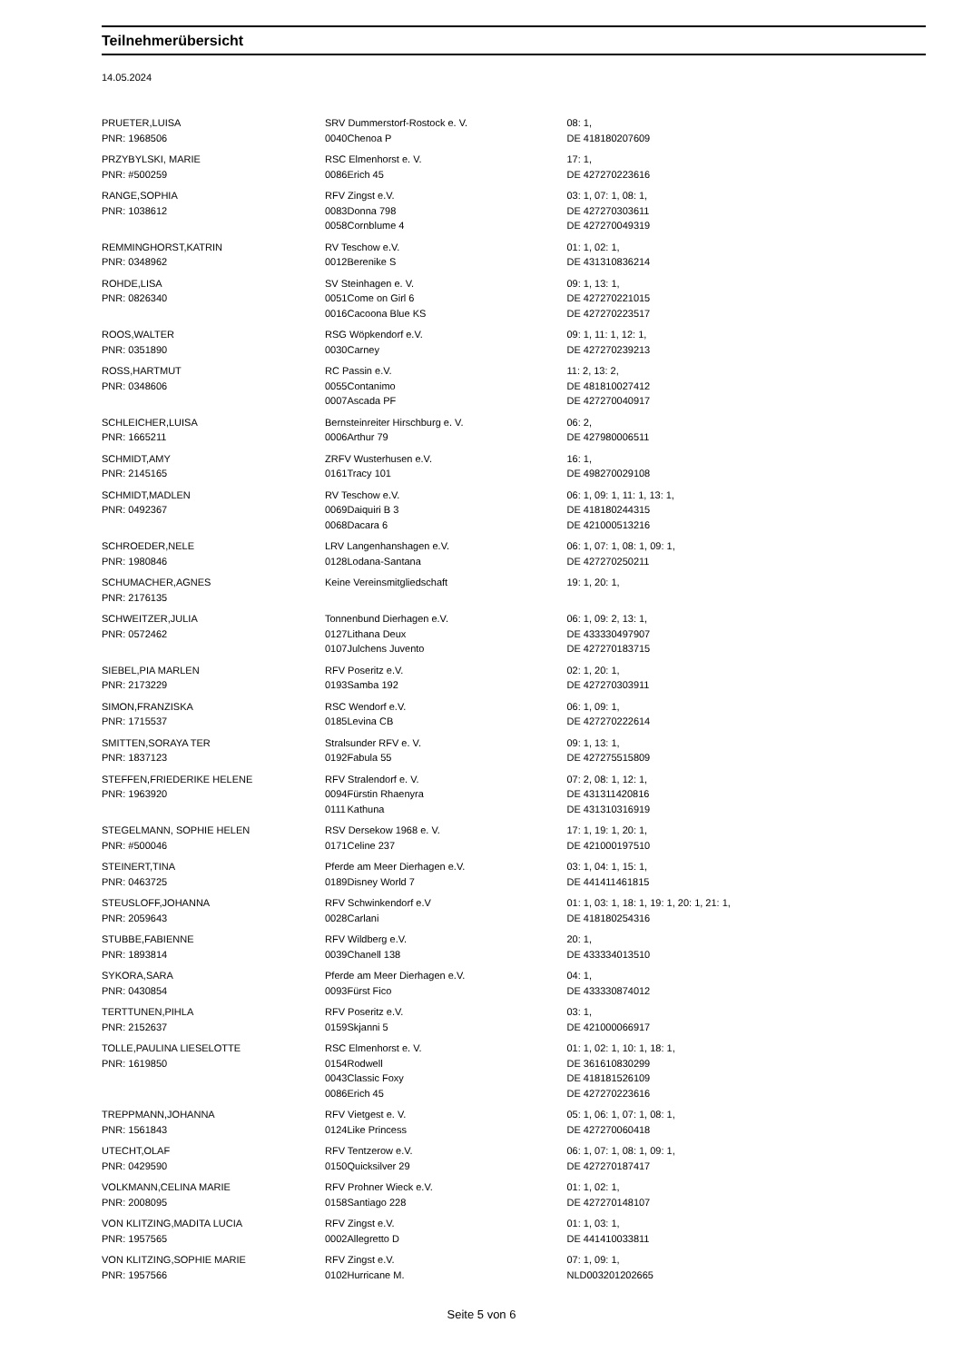Teilnehmerübersicht
14.05.2024
| PRUETER,LUISA | SRV Dummerstorf-Rostock e. V. | | 08: 1, |
| PNR: 1968506 | 0040 | Chenoa P | DE 418180207609 |
| PRZYBYLSKI, MARIE | RSC Elmenhorst e. V. | | 17: 1, |
| PNR: #500259 | 0086 | Erich 45 | DE 427270223616 |
| RANGE,SOPHIA | RFV Zingst e.V. | | 03: 1, 07: 1, 08: 1, |
| PNR: 1038612 | 0083 | Donna 798 | DE 427270303611 |
| | 0058 | Cornblume 4 | DE 427270049319 |
| REMMINGHORST,KATRIN | RV Teschow e.V. | | 01: 1, 02: 1, |
| PNR: 0348962 | 0012 | Berenike S | DE 431310836214 |
| ROHDE,LISA | SV Steinhagen e. V. | | 09: 1, 13: 1, |
| PNR: 0826340 | 0051 | Come on Girl 6 | DE 427270221015 |
| | 0016 | Cacoona Blue KS | DE 427270223517 |
| ROOS,WALTER | RSG Wöpkendorf e.V. | | 09: 1, 11: 1, 12: 1, |
| PNR: 0351890 | 0030 | Carney | DE 427270239213 |
| ROSS,HARTMUT | RC Passin e.V. | | 11: 2, 13: 2, |
| PNR: 0348606 | 0055 | Contanimo | DE 481810027412 |
| | 0007 | Ascada PF | DE 427270040917 |
| SCHLEICHER,LUISA | Bernsteinreiter Hirschburg e. V. | | 06: 2, |
| PNR: 1665211 | 0006 | Arthur 79 | DE 427980006511 |
| SCHMIDT,AMY | ZRFV Wusterhusen e.V. | | 16: 1, |
| PNR: 2145165 | 0161 | Tracy 101 | DE 498270029108 |
| SCHMIDT,MADLEN | RV Teschow e.V. | | 06: 1, 09: 1, 11: 1, 13: 1, |
| PNR: 0492367 | 0069 | Daiquiri B 3 | DE 418180244315 |
| | 0068 | Dacara 6 | DE 421000513216 |
| SCHROEDER,NELE | LRV Langenhanshagen e.V. | | 06: 1, 07: 1, 08: 1, 09: 1, |
| PNR: 1980846 | 0128 | Lodana-Santana | DE 427270250211 |
| SCHUMACHER,AGNES | Keine Vereinsmitgliedschaft | | 19: 1, 20: 1, |
| PNR: 2176135 | | | |
| SCHWEITZER,JULIA | Tonnenbund Dierhagen e.V. | | 06: 1, 09: 2, 13: 1, |
| PNR: 0572462 | 0127 | Lithana Deux | DE 433330497907 |
| | 0107 | Julchens Juvento | DE 427270183715 |
| SIEBEL,PIA MARLEN | RFV Poseritz e.V. | | 02: 1, 20: 1, |
| PNR: 2173229 | 0193 | Samba 192 | DE 427270303911 |
| SIMON,FRANZISKA | RSC Wendorf e.V. | | 06: 1, 09: 1, |
| PNR: 1715537 | 0185 | Levina CB | DE 427270222614 |
| SMITTEN,SORAYA TER | Stralsunder RFV e. V. | | 09: 1, 13: 1, |
| PNR: 1837123 | 0192 | Fabula 55 | DE 427275515809 |
| STEFFEN,FRIEDERIKE HELENE | RFV Stralendorf e. V. | | 07: 2, 08: 1, 12: 1, |
| PNR: 1963920 | 0094 | Fürstin Rhaenyra | DE 431311420816 |
| | 0111 | Kathuna | DE 431310316919 |
| STEGELMANN, SOPHIE HELEN | RSV Dersekow 1968 e. V. | | 17: 1, 19: 1, 20: 1, |
| PNR: #500046 | 0171 | Celine 237 | DE 421000197510 |
| STEINERT,TINA | Pferde am Meer Dierhagen e.V. | | 03: 1, 04: 1, 15: 1, |
| PNR: 0463725 | 0189 | Disney World 7 | DE 441411461815 |
| STEUSLOFF,JOHANNA | RFV Schwinkendorf e.V | | 01: 1, 03: 1, 18: 1, 19: 1, 20: 1, 21: 1, |
| PNR: 2059643 | 0028 | Carlani | DE 418180254316 |
| STUBBE,FABIENNE | RFV Wildberg e.V. | | 20: 1, |
| PNR: 1893814 | 0039 | Chanell 138 | DE 433334013510 |
| SYKORA,SARA | Pferde am Meer Dierhagen e.V. | | 04: 1, |
| PNR: 0430854 | 0093 | Fürst Fico | DE 433330874012 |
| TERTTUNEN,PIHLA | RFV Poseritz e.V. | | 03: 1, |
| PNR: 2152637 | 0159 | Skjanni 5 | DE 421000066917 |
| TOLLE,PAULINA LIESELOTTE | RSC Elmenhorst e. V. | | 01: 1, 02: 1, 10: 1, 18: 1, |
| PNR: 1619850 | 0154 | Rodwell | DE 361610830299 |
| | 0043 | Classic Foxy | DE 418181526109 |
| | 0086 | Erich 45 | DE 427270223616 |
| TREPPMANN,JOHANNA | RFV Vietgest e. V. | | 05: 1, 06: 1, 07: 1, 08: 1, |
| PNR: 1561843 | 0124 | Like Princess | DE 427270060418 |
| UTECHT,OLAF | RFV Tentzerow e.V. | | 06: 1, 07: 1, 08: 1, 09: 1, |
| PNR: 0429590 | 0150 | Quicksilver 29 | DE 427270187417 |
| VOLKMANN,CELINA MARIE | RFV Prohner Wieck e.V. | | 01: 1, 02: 1, |
| PNR: 2008095 | 0158 | Santiago 228 | DE 427270148107 |
| VON KLITZING,MADITA LUCIA | RFV Zingst e.V. | | 01: 1, 03: 1, |
| PNR: 1957565 | 0002 | Allegretto D | DE 441410033811 |
| VON KLITZING,SOPHIE MARIE | RFV Zingst e.V. | | 07: 1, 09: 1, |
| PNR: 1957566 | 0102 | Hurricane M. | NLD003201202665 |
Seite 5 von 6